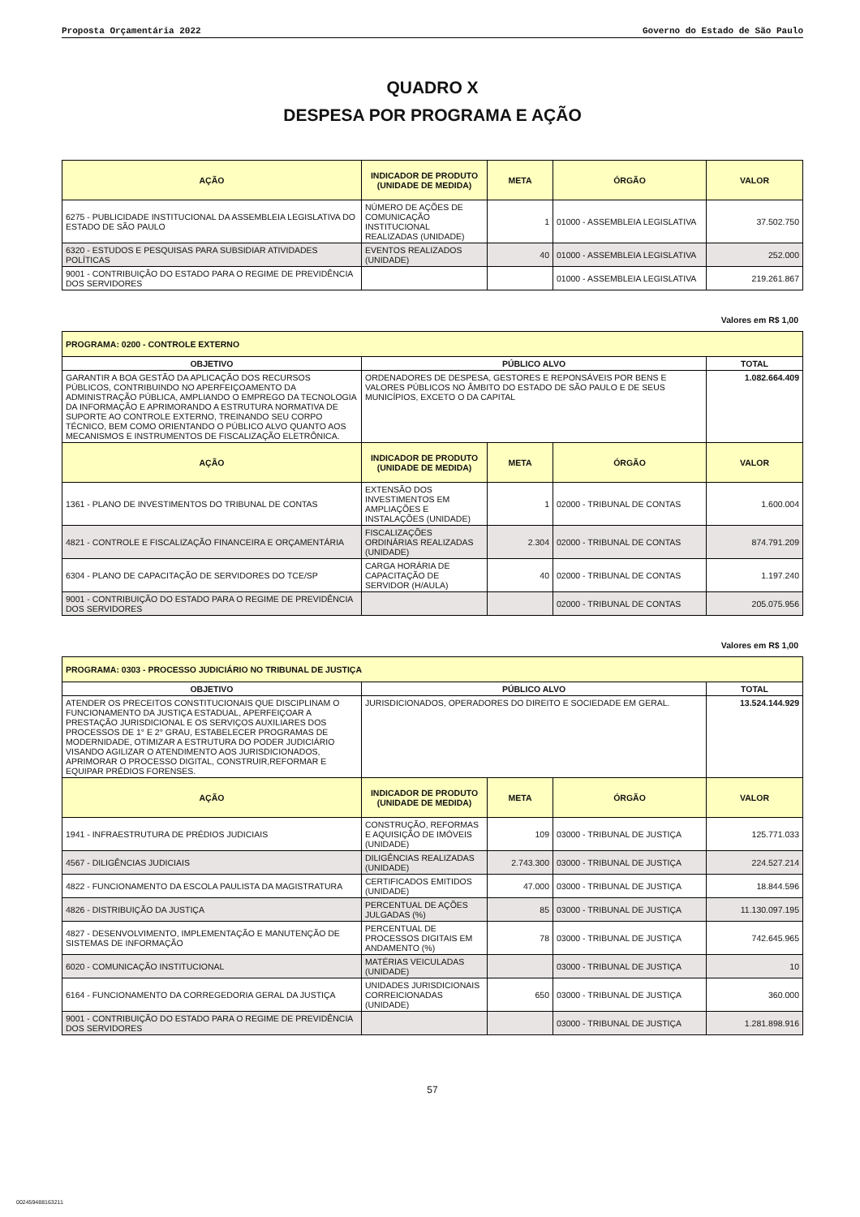Proposta Orçamentária 2022 Governo do Estado de São Paulo
QUADRO X
DESPESA POR PROGRAMA E AÇÃO
| AÇÃO | INDICADOR DE PRODUTO (UNIDADE DE MEDIDA) | META | ÓRGÃO | VALOR |
| --- | --- | --- | --- | --- |
| 6275 - PUBLICIDADE INSTITUCIONAL DA ASSEMBLEIA LEGISLATIVA DO ESTADO DE SÃO PAULO | NÚMERO DE AÇÕES DE COMUNICAÇÃO INSTITUCIONAL REALIZADAS (UNIDADE) | 1 | 01000 - ASSEMBLEIA LEGISLATIVA | 37.502.750 |
| 6320 - ESTUDOS E PESQUISAS PARA SUBSIDIAR ATIVIDADES POLÍTICAS | EVENTOS REALIZADOS (UNIDADE) | 40 | 01000 - ASSEMBLEIA LEGISLATIVA | 252.000 |
| 9001 - CONTRIBUIÇÃO DO ESTADO PARA O REGIME DE PREVIDÊNCIA DOS SERVIDORES | | | 01000 - ASSEMBLEIA LEGISLATIVA | 219.261.867 |
Valores em R$ 1,00
| PROGRAMA: 0200 - CONTROLE EXTERNO | | | | |
| OBJETIVO | PÚBLICO ALVO | | | TOTAL |
| GARANTIR A BOA GESTÃO DA APLICAÇÃO DOS RECURSOS PÚBLICOS, CONTRIBUINDO NO APERFEIÇOAMENTO DA ADMINISTRAÇÃO PÚBLICA, AMPLIANDO O EMPREGO DA TECNOLOGIA DA INFORMAÇÃO E APRIMORANDO A ESTRUTURA NORMATIVA DE SUPORTE AO CONTROLE EXTERNO, TREINANDO SEU CORPO TÉCNICO, BEM COMO ORIENTANDO O PÚBLICO ALVO QUANTO AOS MECANISMOS E INSTRUMENTOS DE FISCALIZAÇÃO ELETRÔNICA. | ORDENADORES DE DESPESA, GESTORES E REPONSÁVEIS POR BENS E VALORES PÚBLICOS NO ÂMBITO DO ESTADO DE SÃO PAULO E DE SEUS MUNICÍPIOS, EXCETO O DA CAPITAL | | | 1.082.664.409 |
| AÇÃO | INDICADOR DE PRODUTO (UNIDADE DE MEDIDA) | META | ÓRGÃO | VALOR |
| 1361 - PLANO DE INVESTIMENTOS DO TRIBUNAL DE CONTAS | EXTENSÃO DOS INVESTIMENTOS EM AMPLIAÇÕES E INSTALAÇÕES (UNIDADE) | 1 | 02000 - TRIBUNAL DE CONTAS | 1.600.004 |
| 4821 - CONTROLE E FISCALIZAÇÃO FINANCEIRA E ORÇAMENTÁRIA | FISCALIZAÇÕES ORDINÁRIAS REALIZADAS (UNIDADE) | 2.304 | 02000 - TRIBUNAL DE CONTAS | 874.791.209 |
| 6304 - PLANO DE CAPACITAÇÃO DE SERVIDORES DO TCE/SP | CARGA HORÁRIA DE CAPACITAÇÃO DE SERVIDOR (H/AULA) | 40 | 02000 - TRIBUNAL DE CONTAS | 1.197.240 |
| 9001 - CONTRIBUIÇÃO DO ESTADO PARA O REGIME DE PREVIDÊNCIA DOS SERVIDORES | | | 02000 - TRIBUNAL DE CONTAS | 205.075.956 |
Valores em R$ 1,00
| PROGRAMA: 0303 - PROCESSO JUDICIÁRIO NO TRIBUNAL DE JUSTIÇA | | | | |
| OBJETIVO | PÚBLICO ALVO | | | TOTAL |
| ATENDER OS PRECEITOS CONSTITUCIONAIS QUE DISCIPLINAM O FUNCIONAMENTO DA JUSTIÇA ESTADUAL, APERFEIÇOAR A PRESTAÇÃO JURISDICIONAL E OS SERVIÇOS AUXILIARES DOS PROCESSOS DE 1° E 2° GRAU, ESTABELECER PROGRAMAS DE MODERNIDADE, OTIMIZAR A ESTRUTURA DO PODER JUDICIÁRIO VISANDO AGILIZAR O ATENDIMENTO AOS JURISDICIONADOS, APRIMORAR O PROCESSO DIGITAL, CONSTRUIR,REFORMAR E EQUIPAR PRÉDIOS FORENSES. | JURISDICIONADOS, OPERADORES DO DIREITO E SOCIEDADE EM GERAL. | | | 13.524.144.929 |
| AÇÃO | INDICADOR DE PRODUTO (UNIDADE DE MEDIDA) | META | ÓRGÃO | VALOR |
| 1941 - INFRAESTRUTURA DE PRÉDIOS JUDICIAIS | CONSTRUÇÃO, REFORMAS E AQUISIÇÃO DE IMÓVEIS (UNIDADE) | 109 | 03000 - TRIBUNAL DE JUSTIÇA | 125.771.033 |
| 4567 - DILIGÊNCIAS JUDICIAIS | DILIGÊNCIAS REALIZADAS (UNIDADE) | 2.743.300 | 03000 - TRIBUNAL DE JUSTIÇA | 224.527.214 |
| 4822 - FUNCIONAMENTO DA ESCOLA PAULISTA DA MAGISTRATURA | CERTIFICADOS EMITIDOS (UNIDADE) | 47.000 | 03000 - TRIBUNAL DE JUSTIÇA | 18.844.596 |
| 4826 - DISTRIBUIÇÃO DA JUSTIÇA | PERCENTUAL DE AÇÕES JULGADAS (%) | 85 | 03000 - TRIBUNAL DE JUSTIÇA | 11.130.097.195 |
| 4827 - DESENVOLVIMENTO, IMPLEMENTAÇÃO E MANUTENÇÃO DE SISTEMAS DE INFORMAÇÃO | PERCENTUAL DE PROCESSOS DIGITAIS EM ANDAMENTO (%) | 78 | 03000 - TRIBUNAL DE JUSTIÇA | 742.645.965 |
| 6020 - COMUNICAÇÃO INSTITUCIONAL | MATÉRIAS VEICULADAS (UNIDADE) | | 03000 - TRIBUNAL DE JUSTIÇA | 10 |
| 6164 - FUNCIONAMENTO DA CORREGEDORIA GERAL DA JUSTIÇA | UNIDADES JURISDICIONAIS CORREICIONADAS (UNIDADE) | 650 | 03000 - TRIBUNAL DE JUSTIÇA | 360.000 |
| 9001 - CONTRIBUIÇÃO DO ESTADO PARA O REGIME DE PREVIDÊNCIA DOS SERVIDORES | | | 03000 - TRIBUNAL DE JUSTIÇA | 1.281.898.916 |
57
002459488163211